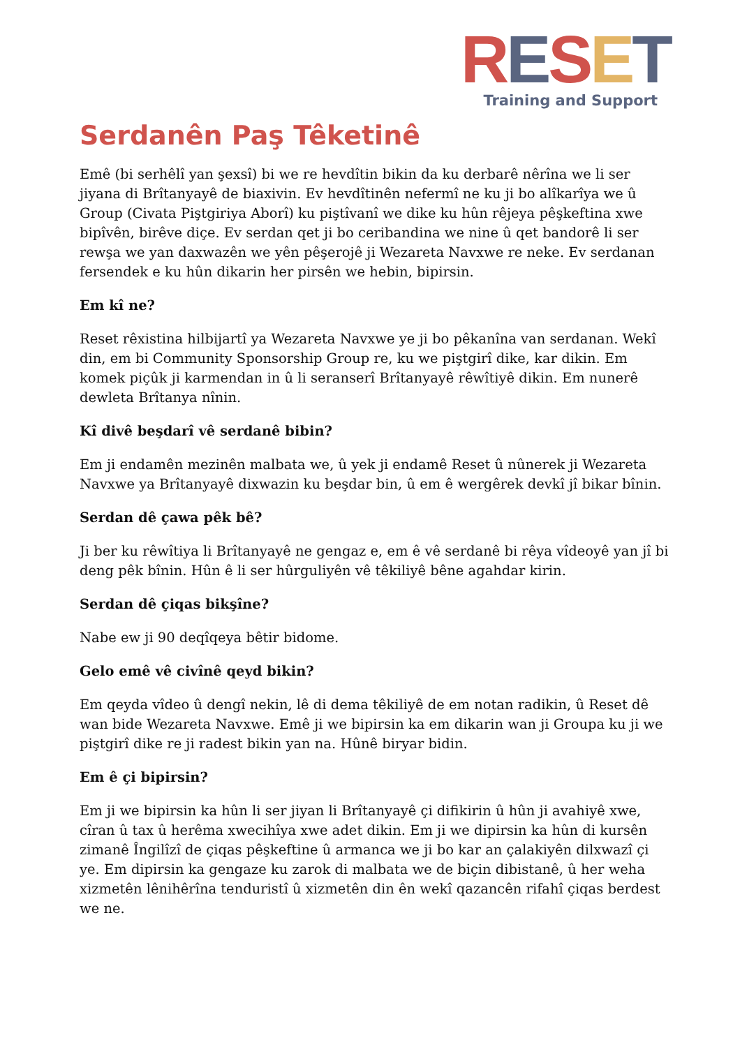RESET
Training and Support
Serdanên Paş Têketinê
Emê (bi serhêlî yan şexsî) bi we re hevdîtin bikin da ku derbarê nêrîna we li ser jiyana di Brîtanyayê de biaxivin. Ev hevdîtinên nefermî ne ku ji bo alîkarîya we û Group (Civata Piştgiriya Aborî) ku piştîvanî we dike ku hûn rêjeya pêşkeftina xwe bipîvên, birêve diçe. Ev serdan qet ji bo ceribandina we nine û qet bandorê li ser rewşa we yan daxwazên we yên pêşerojê ji Wezareta Navxwe re neke. Ev serdanan fersendek e ku hûn dikarin her pirsên we hebin, bipirsin.
Em kî ne?
Reset rêxistina hilbijartî ya Wezareta Navxwe ye ji bo pêkanîna van serdanan. Wekî din, em bi Community Sponsorship Group re, ku we piştgirî dike, kar dikin. Em komek piçûk ji karmendan in û li seranserî Brîtanyayê rêwîtiyê dikin. Em nunerê dewleta Brîtanya nînin.
Kî divê beşdarî vê serdanê bibin?
Em ji endamên mezinên malbata we, û yek ji endamê Reset û nûnerek ji Wezareta Navxwe ya Brîtanyayê dixwazin ku beşdar bin, û em ê wergêrek devkî jî bikar bînin.
Serdan dê çawa pêk bê?
Ji ber ku rêwîtiya li Brîtanyayê ne gengaz e, em ê vê serdanê bi rêya vîdeoyê yan jî bi deng pêk bînin. Hûn ê li ser hûrguliyên vê têkiliyê bêne agahdar kirin.
Serdan dê çiqas bikşîne?
Nabe ew ji 90 deqîqeya bêtir bidome.
Gelo emê vê civînê qeyd bikin?
Em qeyda vîdeo û dengî nekin, lê di dema têkiliyê de em notan radikin, û Reset dê wan bide Wezareta Navxwe. Emê ji we bipirsin ka em dikarin wan ji Groupa ku ji we piştgirî dike re ji radest bikin yan na. Hûnê biryar bidin.
Em ê çi bipirsin?
Em ji we bipirsin ka hûn li ser jiyan li Brîtanyayê çi difikirin û hûn ji avahiyê xwe, cîran û tax û herêma xwecihîya xwe adet dikin. Em ji we dipirsin ka hûn di kursên zimanê Îngilîzî de çiqas pêşkeftine û armanca we ji bo kar an çalakiyên dilxwazî çi ye. Em dipirsin ka gengaze ku zarok di malbata we de biçin dibistanê, û her weha xizmetên lênihêrîna tenduristî û xizmetên din ên wekî qazancên rifahî çiqas berdest we ne.